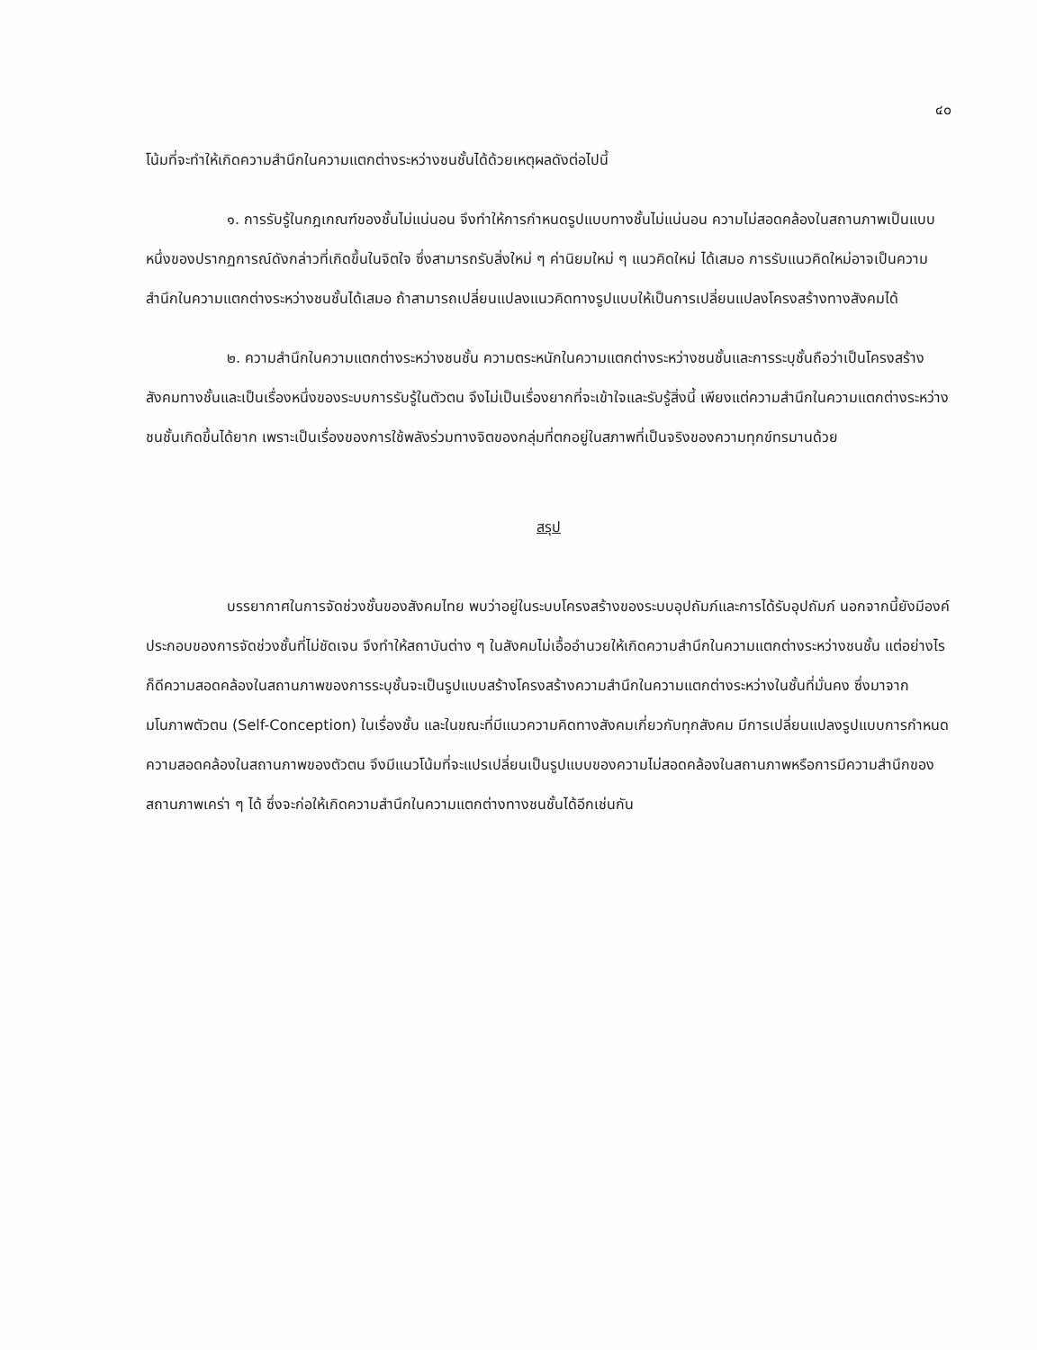๔๐
โน้มที่จะทำให้เกิดความสำนึกในความแตกต่างระหว่างชนชั้นได้ด้วยเหตุผลดังต่อไปนี้
๑. การรับรู้ในกฎเกณฑ์ของชั้นไม่แน่นอน จึงทำให้การกำหนดรูปแบบทางชั้นไม่แน่นอน ความไม่สอดคล้องในสถานภาพเป็นแบบหนึ่งของปรากฏการณ์ดังกล่าวที่เกิดขึ้นในจิตใจ ซึ่งสามารถรับสิ่งใหม่ ๆ ค่านิยมใหม่ ๆ แนวคิดใหม่ ได้เสมอ การรับแนวคิดใหม่อาจเป็นความสำนึกในความแตกต่างระหว่างชนชั้นได้เสมอ ถ้าสามารถเปลี่ยนแปลงแนวคิดทางรูปแบบให้เป็นการเปลี่ยนแปลงโครงสร้างทางสังคมได้
๒. ความสำนึกในความแตกต่างระหว่างชนชั้น ความตระหนักในความแตกต่างระหว่างชนชั้นและการระบุชั้นถือว่าเป็นโครงสร้างสังคมทางชั้นและเป็นเรื่องหนึ่งของระบบการรับรู้ในตัวตน จึงไม่เป็นเรื่องยากที่จะเข้าใจและรับรู้สิ่งนี้ เพียงแต่ความสำนึกในความแตกต่างระหว่างชนชั้นเกิดขึ้นได้ยาก เพราะเป็นเรื่องของการใช้พลังร่วมทางจิตของกลุ่มที่ตกอยู่ในสภาพที่เป็นจริงของความทุกข์ทรมานด้วย
สรุป
บรรยากาศในการจัดช่วงชั้นของสังคมไทย พบว่าอยู่ในระบบโครงสร้างของระบบอุปถัมภ์และการได้รับอุปถัมภ์ นอกจากนี้ยังมีองค์ประกอบของการจัดช่วงชั้นที่ไม่ชัดเจน จึงทำให้สถาบันต่าง ๆ ในสังคมไม่เอื้ออำนวยให้เกิดความสำนึกในความแตกต่างระหว่างชนชั้น แต่อย่างไรก็ดีความสอดคล้องในสถานภาพของการระบุชั้นจะเป็นรูปแบบสร้างโครงสร้างความสำนึกในความแตกต่างระหว่างในชั้นที่มั่นคง ซึ่งมาจากมโนภาพตัวตน (Self-Conception) ในเรื่องชั้น และในขณะที่มีแนวความคิดทางสังคมเกี่ยวกับทุกสังคม มีการเปลี่ยนแปลงรูปแบบการกำหนดความสอดคล้องในสถานภาพของตัวตน จึงมีแนวโน้มที่จะแปรเปลี่ยนเป็นรูปแบบของความไม่สอดคล้องในสถานภาพหรือการมีความสำนึกของสถานภาพเคร่า ๆ ได้ ซึ่งจะก่อให้เกิดความสำนึกในความแตกต่างทางชนชั้นได้อีกเช่นกัน